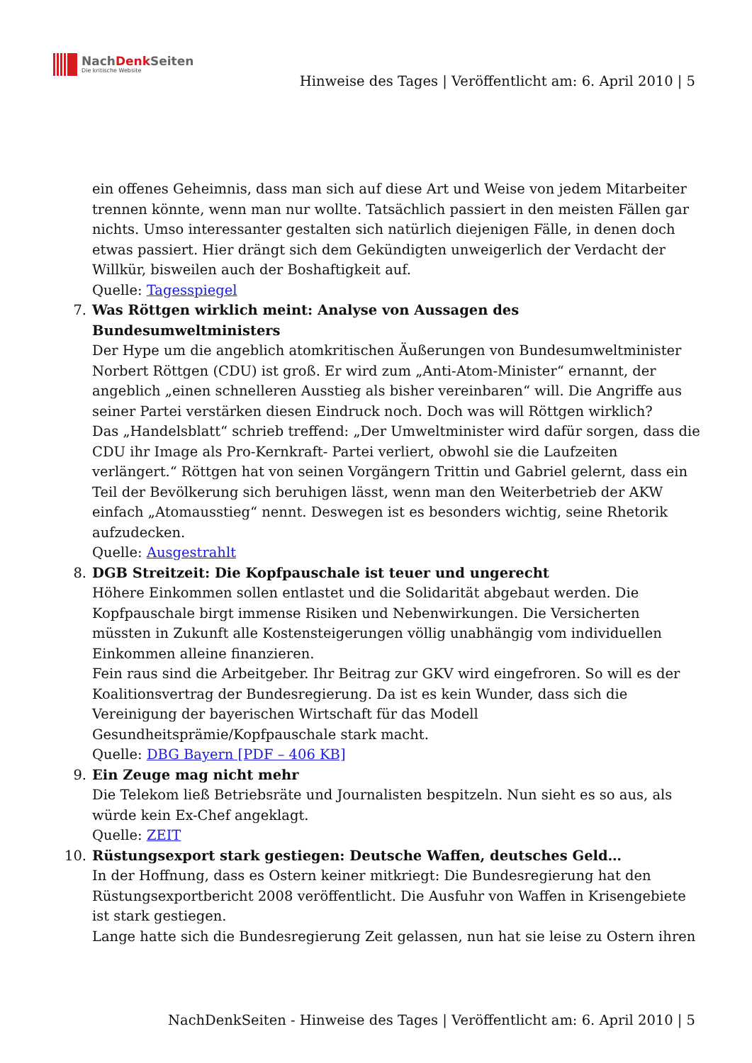NachDenk Seiten
Die kritische Website
Hinweise des Tages | Veröffentlicht am: 6. April 2010 | 5
ein offenes Geheimnis, dass man sich auf diese Art und Weise von jedem Mitarbeiter trennen könnte, wenn man nur wollte. Tatsächlich passiert in den meisten Fällen gar nichts. Umso interessanter gestalten sich natürlich diejenigen Fälle, in denen doch etwas passiert. Hier drängt sich dem Gekündigten unweigerlich der Verdacht der Willkür, bisweilen auch der Boshaftigkeit auf.
Quelle: Tagesspiegel
7.
Was Röttgen wirklich meint: Analyse von Aussagen des Bundesumweltministers
Der Hype um die angeblich atomkritischen Äußerungen von Bundesumweltminister Norbert Röttgen (CDU) ist groß. Er wird zum „Anti-Atom-Minister“ ernannt, der angeblich „einen schnelleren Ausstieg als bisher vereinbaren“ will. Die Angriffe aus seiner Partei verstärken diesen Eindruck noch. Doch was will Röttgen wirklich?
Das „Handelsblatt“ schrieb treffend: „Der Umweltminister wird dafür sorgen, dass die CDU ihr Image als Pro-Kernkraft- Partei verliert, obwohl sie die Laufzeiten verlängert.“ Röttgen hat von seinen Vorgängern Trittin und Gabriel gelernt, dass ein Teil der Bevölkerung sich beruhigen lässt, wenn man den Weiterbetrieb der AKW einfach „Atomausstieg“ nennt. Deswegen ist es besonders wichtig, seine Rhetorik aufzudecken.
Quelle: Ausgestrahlt
8.
DGB Streitzeit: Die Kopfpauschale ist teuer und ungerecht
Höhere Einkommen sollen entlastet und die Solidarität abgebaut werden. Die Kopfpauschale birgt immense Risiken und Nebenwirkungen. Die Versicherten müssten in Zukunft alle Kostensteigerungen völlig unabhängig vom individuellen Einkommen alleine finanzieren.
Fein raus sind die Arbeitgeber. Ihr Beitrag zur GKV wird eingefroren. So will es der Koalitionsvertrag der Bundesregierung. Da ist es kein Wunder, dass sich die Vereinigung der bayerischen Wirtschaft für das Modell Gesundheitsprämie/Kopfpauschale stark macht.
Quelle: DBG Bayern [PDF – 406 KB]
9.
Ein Zeuge mag nicht mehr
Die Telekom ließ Betriebsräte und Journalisten bespitzeln. Nun sieht es so aus, als würde kein Ex-Chef angeklagt.
Quelle: ZEIT
10.
Rüstungsexport stark gestiegen: Deutsche Waffen, deutsches Geld…
In der Hoffnung, dass es Ostern keiner mitkriegt: Die Bundesregierung hat den Rüstungsexportbericht 2008 veröffentlicht. Die Ausfuhr von Waffen in Krisengebiete ist stark gestiegen.
Lange hatte sich die Bundesregierung Zeit gelassen, nun hat sie leise zu Ostern ihren
NachDenkSeiten - Hinweise des Tages | Veröffentlicht am: 6. April 2010 | 5